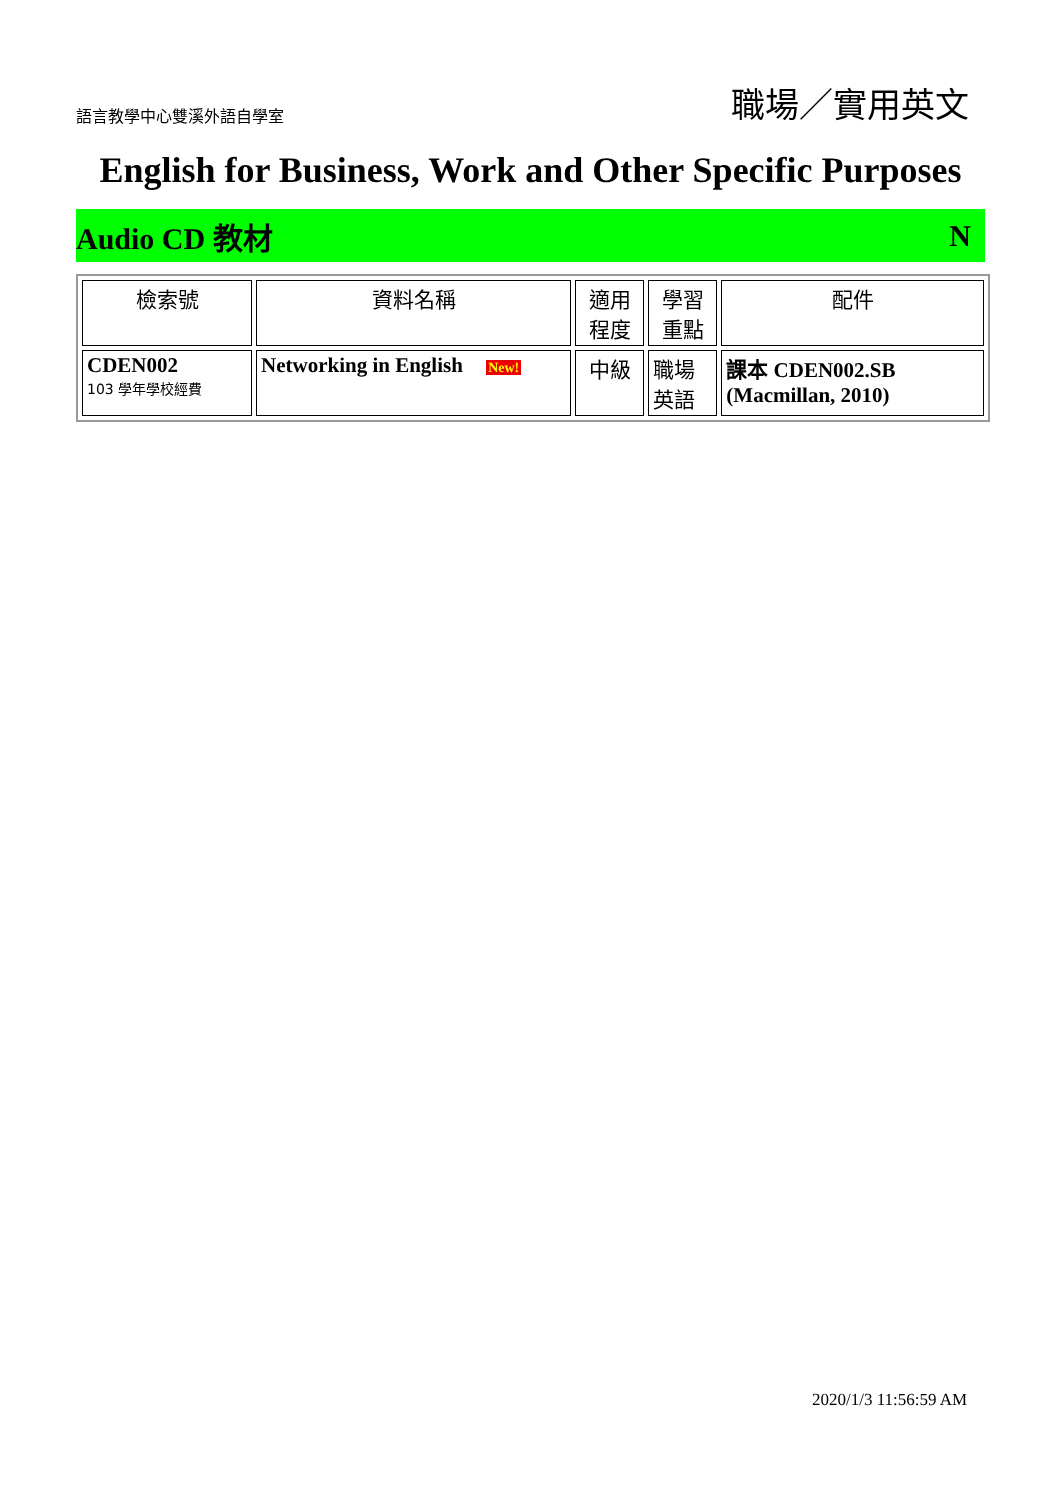語言教學中心雙溪外語自學室 職場／實用英文
English for Business, Work and Other Specific Purposes
Audio CD 教材 N
| 檢索號 | 資料名稱 | 適用程度 | 學習重點 | 配件 |
| --- | --- | --- | --- | --- |
| CDEN002 103 學年學校經費 | Networking in English New! | 中級 | 職場英語 | 課本 CDEN002.SB (Macmillan, 2010) |
2020/1/3 11:56:59 AM